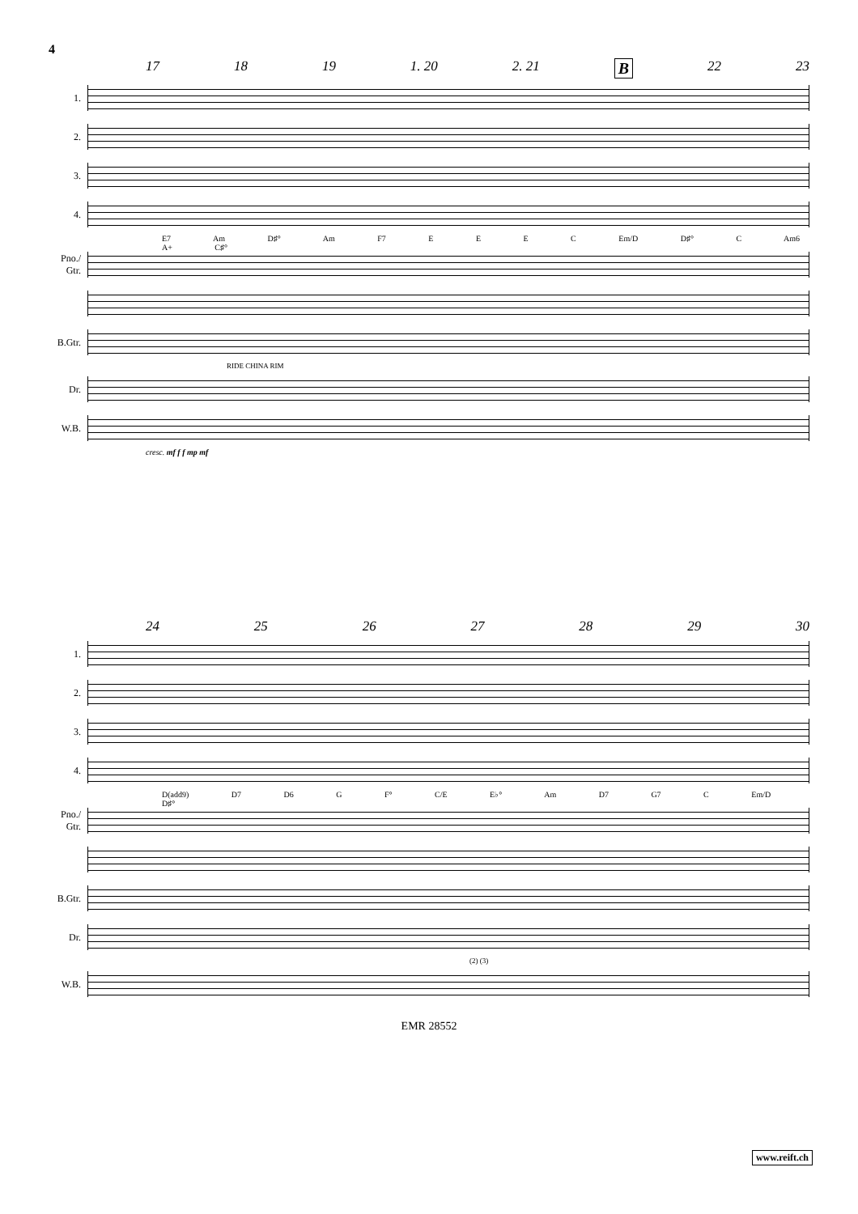4
17 18 19 1. 20 2. 21 B 22 23
1.
2.
3.
4.
E7 Am D♯° Am F7 E E E C Em/D D♯° C Am6 A+ C♯°
Pno./ Gtr.
B.Gtr.
RIDE CHINA RIM
Dr.
W.B.
cresc. mf f f mp mf
24 25 26 27 28 29 30
1.
2.
3.
4.
D(add9) D7 D6 G F° C/E E♭° Am D7 G7 C Em/D D♯°
Pno./ Gtr.
B.Gtr.
Dr.
(2) (3)
W.B.
EMR 28552
www.reift.ch